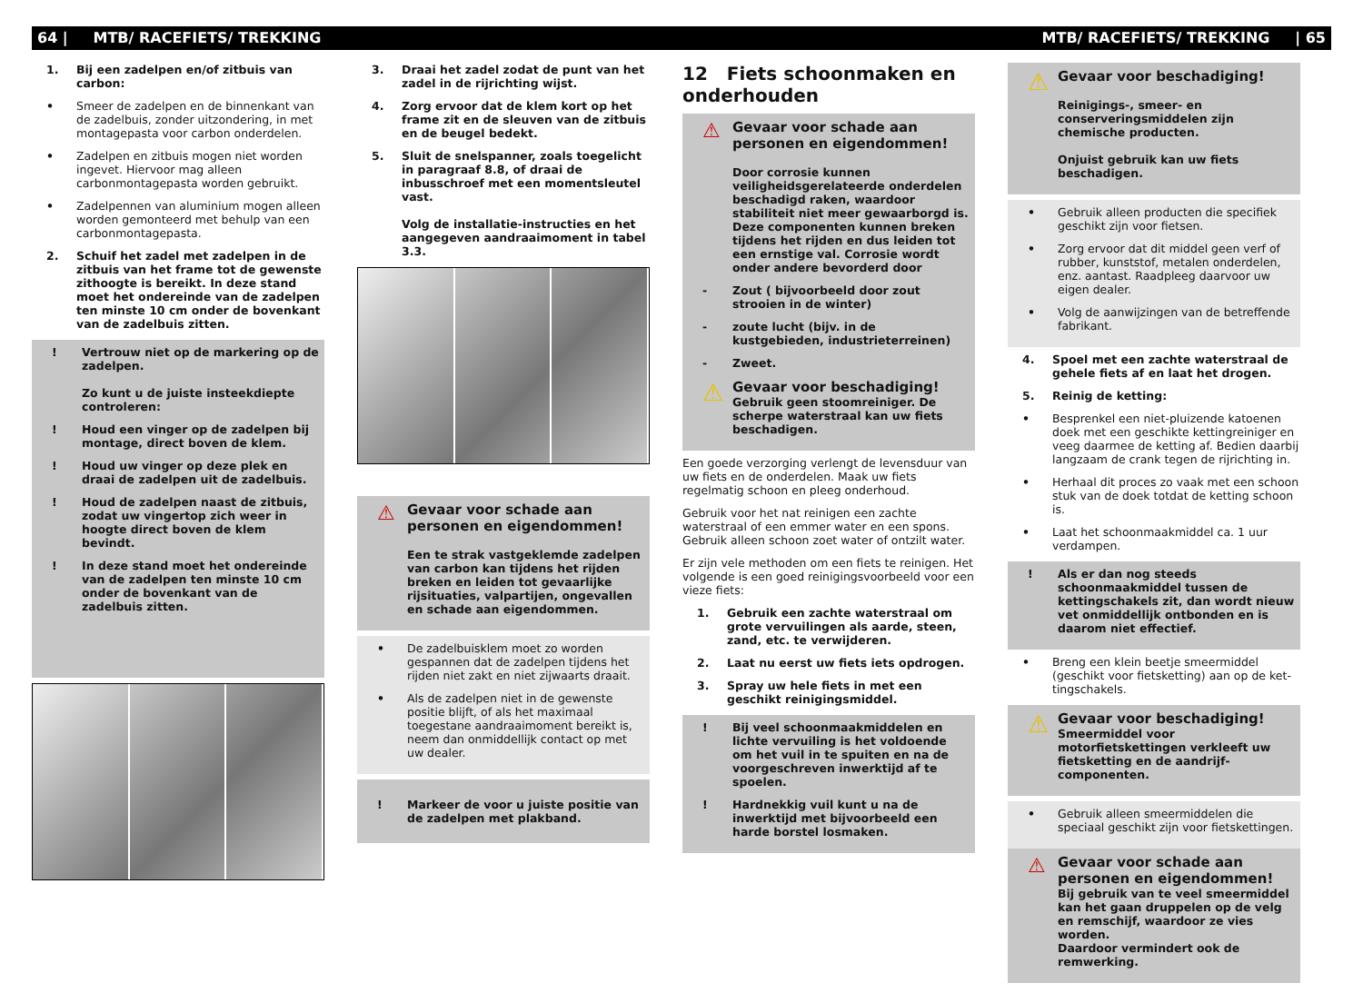64 | MTB/ RACEFIETS/ TREKKING MTB/ RACEFIETS/ TREKKING | 65
1. Bij een zadelpen en/of zitbuis van carbon:
• Smeer de zadelpen en de binnenkant van de zadelbuis, zonder uitzondering, in met montagepasta voor carbon onderdelen.
• Zadelpen en zitbuis mogen niet worden ingevet. Hiervoor mag alleen carbonmonta­gepasta worden gebruikt.
• Zadelpennen van aluminium mogen alleen worden gemonteerd met behulp van een carbonmontagepasta.
2. Schuif het zadel met zadelpen in de zitbuis van het frame tot de gewenste zithoogte is bereikt. In deze stand moet het ondereinde van de zadelpen ten minste 10 cm onder de bovenkant van de zadelbuis zitten.
! Vertrouw niet op de markering op de zadelpen.
Zo kunt u de juiste insteekdiepte contro­leren:
! Houd een vinger op de zadelpen bij mon­tage, direct boven de klem.
! Houd uw vinger op deze plek en draai de zadelpen uit de zadelbuis.
! Houd de zadelpen naast de zitbuis, zodat uw vingertop zich weer in hoogte direct boven de klem bevindt.
! In deze stand moet het ondereinde van de zadelpen ten minste 10 cm onder de bovenkant van de zadelbuis zitten.
3. Draai het zadel zodat de punt van het zadel in de rijrichting wijst.
4. Zorg ervoor dat de klem kort op het frame zit en de sleuven van de zitbuis en de beugel bedekt.
5. Sluit de snelspanner, zoals toegelicht in paragraaf 8.8, of draai de inbusschroef met een momentsleutel vast.
Volg de installatie-instructies en het aan­gegeven aandraaimoment in tabel 3.3.
⚠ Gevaar voor schade aan personen en eigendommen!
Een te strak vastgeklemde zadelpen van carbon kan tijdens het rijden breken en leiden tot gevaarlijke rijsituaties, valpar­tijen, ongevallen en schade aan eigen­dommen.
• De zadelbuisklem moet zo worden gespan­nen dat de zadelpen tijdens het rijden niet zakt en niet zijwaarts draait.
• Als de zadelpen niet in de gewenste positie blijft, of als het maximaal toegestane aan­draaimoment bereikt is, neem dan onmid­dellijk contact op met uw dealer.
! Markeer de voor u juiste positie van de zadelpen met plakband.
12 Fiets schoonmaken en onderhouden
⚠ Gevaar voor schade aan personen en eigendommen!
Door corrosie kunnen veiligheidsgere­lateerde onderdelen beschadigd raken, waardoor stabiliteit niet meer gewaar­borgd is. Deze componenten kunnen breken tijdens het rijden en dus leiden tot een ernstige val. Corrosie wordt onder andere bevorderd door
- Zout ( bijvoorbeeld door zout strooien in de winter)
- zoute lucht (bijv. in de kustgebieden, industrieterreinen)
- Zweet.
⚠ Gevaar voor beschadiging!
Gebruik geen stoomreiniger. De scherpe waterstraal kan uw fiets beschadigen.
Een goede verzorging verlengt de levensduur van uw fiets en de onderdelen. Maak uw fiets regelmatig schoon en pleeg onderhoud.
Gebruik voor het nat reinigen een zachte waterstraal of een emmer water en een spons. Gebruik alleen schoon zoet water of ontzilt water.
Er zijn vele methoden om een fiets te reinigen. Het volgende is een goed reinigingsvoorbeeld voor een vieze fiets:
1. Gebruik een zachte waterstraal om grote vervuilingen als aarde, steen, zand, etc. te verwijderen.
2. Laat nu eerst uw fiets iets opdrogen.
3. Spray uw hele fiets in met een geschikt reinigingsmiddel.
! Bij veel schoonmaakmiddelen en lichte vervuiling is het voldoende om het vuil in te spuiten en na de voorgeschreven inwerktijd af te spoelen.
! Hardnekkig vuil kunt u na de inwerktijd met bijvoorbeeld een harde borstel losmaken.
⚠ Gevaar voor beschadiging!
Reinigings-, smeer- en conserveringsmid­delen zijn chemische producten.
Onjuist gebruik kan uw fiets beschadigen.
• Gebruik alleen producten die specifiek geschikt zijn voor fietsen.
• Zorg ervoor dat dit middel geen verf of rubber, kunststof, metalen onderdelen, enz. aantast. Raadpleeg daarvoor uw eigen dealer.
• Volg de aanwijzingen van de betreffende fabrikant.
4. Spoel met een zachte waterstraal de gehele fiets af en laat het drogen.
5. Reinig de ketting:
• Besprenkel een niet-pluizende katoenen doek met een geschikte kettingreiniger en veeg daarmee de ketting af. Bedien daarbij langzaam de crank tegen de rijrichting in.
• Herhaal dit proces zo vaak met een schoon stuk van de doek totdat de ketting schoon is.
• Laat het schoonmaakmiddel ca. 1 uur verdampen.
! Als er dan nog steeds schoonmaakmiddel tussen de kettingschakels zit, dan wordt nieuw vet onmiddellijk ontbonden en is daarom niet effectief.
• Breng een klein beetje smeermiddel (geschikt voor fietsketting) aan op de ket­tingschakels.
⚠ Gevaar voor beschadiging!
Smeermiddel voor motorfietskettingen verkleeft uw fietsketting en de aandrijf­componenten.
• Gebruik alleen smeermiddelen die speciaal geschikt zijn voor fietskettingen.
⚠ Gevaar voor schade aan personen en eigendommen!
Bij gebruik van te veel smeermiddel kan het gaan druppelen op de velg en rem­schijf, waardoor ze vies worden.
Daardoor vermindert ook de remwerking.